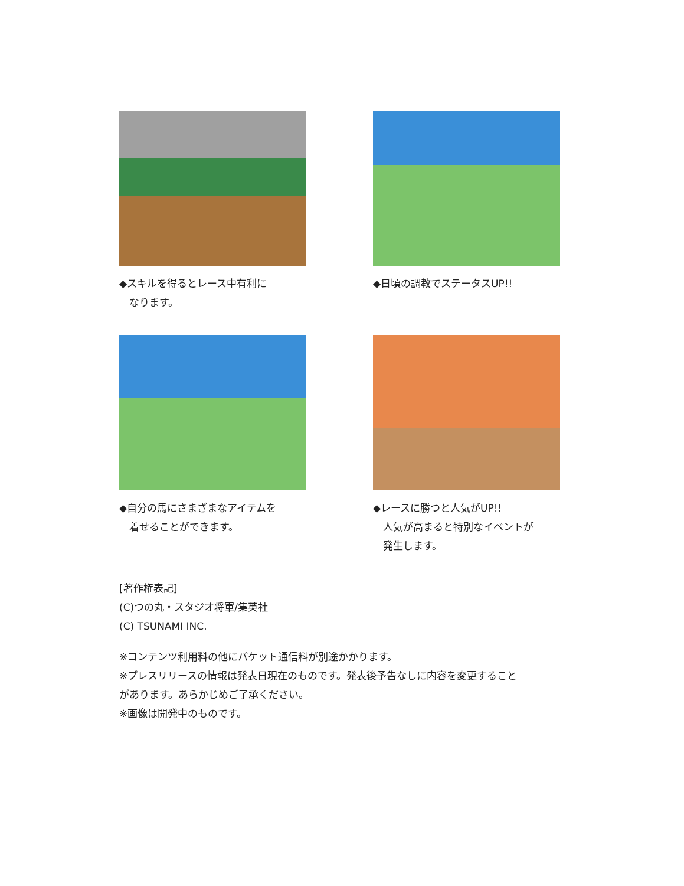◆スキルを得るとレース中有利に
なります。
◆日頃の調教でステータスUP!!
◆自分の馬にさまざまなアイテムを
着せることができます。
◆レースに勝つと人気がUP!!
人気が高まると特別なイベントが
発生します。
[著作権表記]
(C)つの丸・スタジオ将軍/集英社
(C) TSUNAMI INC.
※コンテンツ利用料の他にパケット通信料が別途かかります。
※プレスリリースの情報は発表日現在のものです。発表後予告なしに内容を変更すること
があります。あらかじめご了承ください。
※画像は開発中のものです。